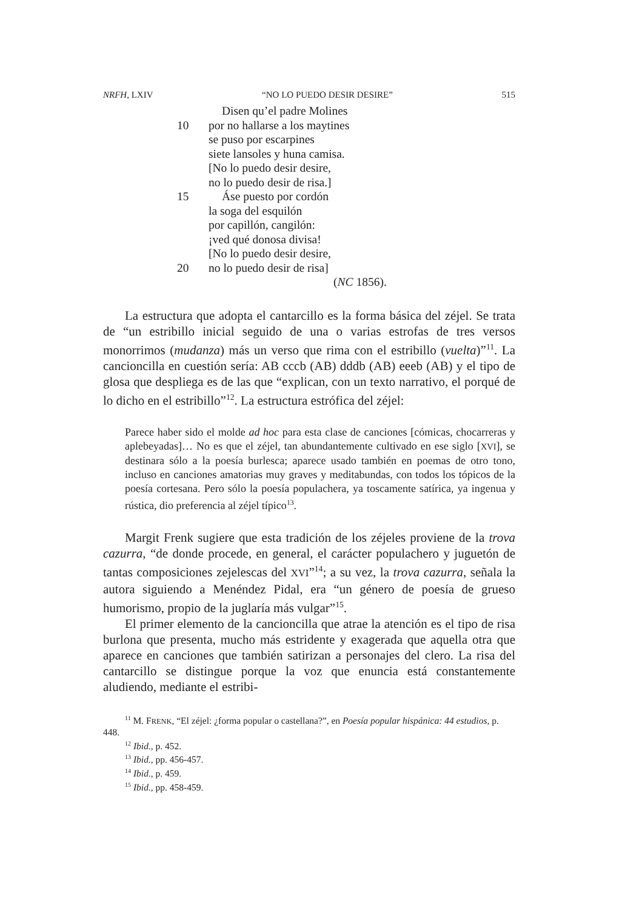NRFH, LXIV “NO LO PUEDO DESIR DESIRE” 515
Disen qu’el padre Molines
10 por no hallarse a los maytines
se puso por escarpines
siete lansoles y huna camisa.
[No lo puedo desir desire,
no lo puedo desir de risa.]
15 Áse puesto por cordón
la soga del esquilón
por capillón, cangilón:
¡ved qué donosa divisa!
[No lo puedo desir desire,
20 no lo puedo desir de risa]
(NC 1856).
La estructura que adopta el cantarcillo es la forma básica del zéjel. Se trata de “un estribillo inicial seguido de una o varias estrofas de tres versos monorrimos (mudanza) más un verso que rima con el estribillo (vuelta)”<sup>11</sup>. La cancioncilla en cuestión sería: AB cccb (AB) dddb (AB) eeeb (AB) y el tipo de glosa que despliega es de las que “explican, con un texto narrativo, el porqué de lo dicho en el estribillo”<sup>12</sup>. La estructura estrófica del zéjel:
Parece haber sido el molde ad hoc para esta clase de canciones [cómicas, chocarreras y aplebeyadas]… No es que el zéjel, tan abundantemente cultivado en ese siglo [XVI], se destinara sólo a la poesía burlesca; aparece usado también en poemas de otro tono, incluso en canciones amatorias muy graves y meditabundas, con todos los tópicos de la poesía cortesana. Pero sólo la poesía populachera, ya toscamente satírica, ya ingenua y rústica, dio preferencia al zéjel típico<sup>13</sup>.
Margit Frenk sugiere que esta tradición de los zéjeles proviene de la trova cazurra, “de donde procede, en general, el carácter populachero y juguetón de tantas composiciones zejelescas del XVI”<sup>14</sup>; a su vez, la trova cazurra, señala la autora siguiendo a Menéndez Pidal, era “un género de poesía de grueso humorismo, propio de la juglaría más vulgar”<sup>15</sup>.
El primer elemento de la cancioncilla que atrae la atención es el tipo de risa burlona que presenta, mucho más estridente y exagerada que aquella otra que aparece en canciones que también satirizan a personajes del clero. La risa del cantarcillo se distingue porque la voz que enuncia está constantemente aludiendo, mediante el estribi-
<sup>11</sup> M. FRENK, “El zéjel: ¿forma popular o castellana?”, en Poesía popular hispánica: 44 estudios, p. 448.
<sup>12</sup> Ibid., p. 452.
<sup>13</sup> Ibid., pp. 456-457.
<sup>14</sup> Ibid., p. 459.
<sup>15</sup> Ibid., pp. 458-459.